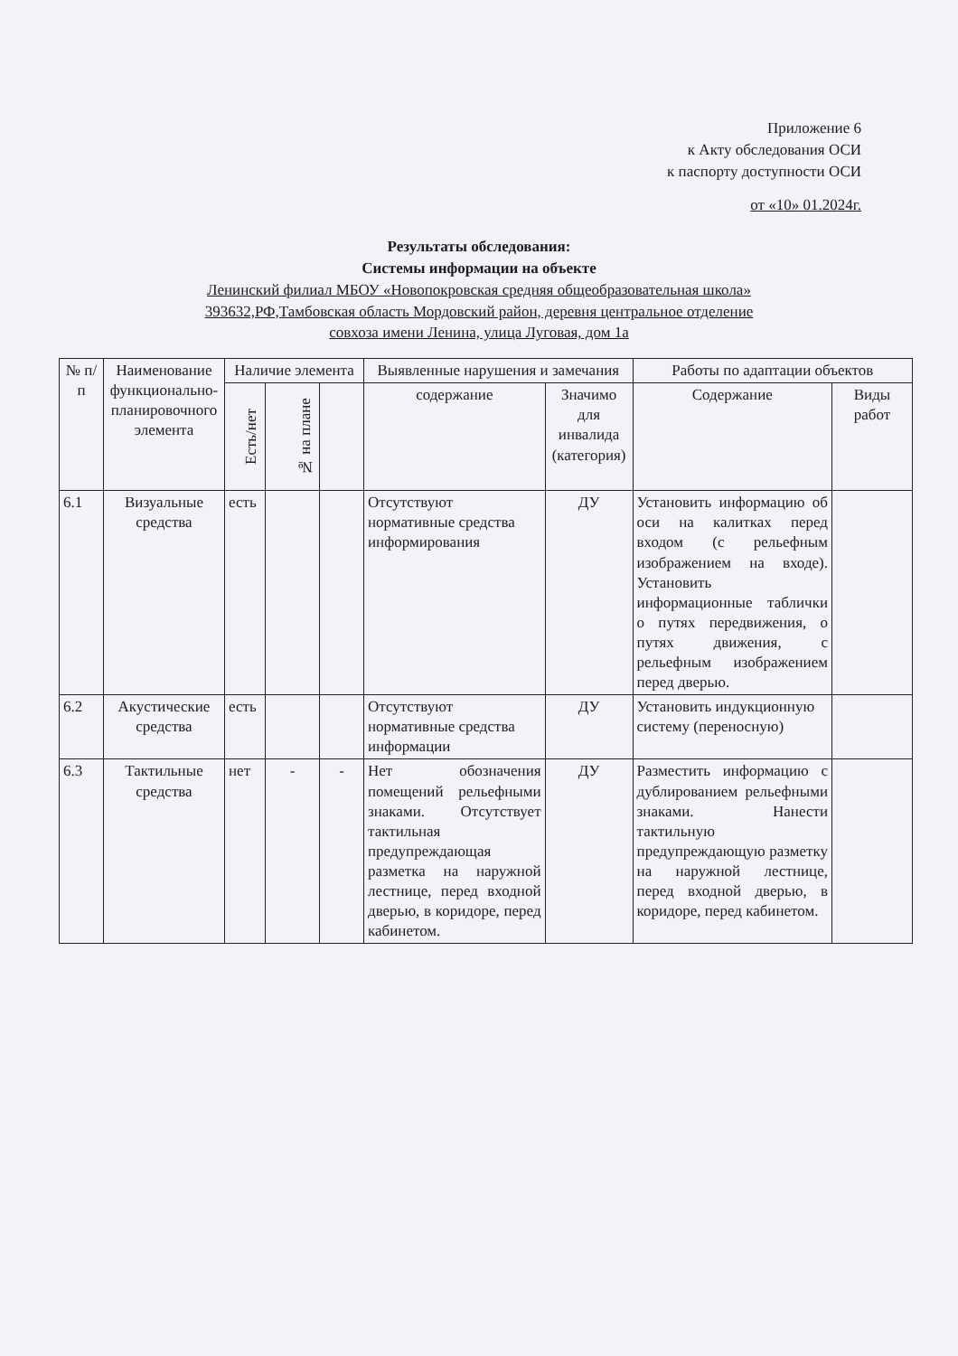Приложение 6
к Акту обследования ОСИ
к паспорту доступности ОСИ
от «10» 01.2024г.
Результаты обследования:
Системы информации на объекте
Ленинский филиал МБОУ «Новопокровская средняя общеобразовательная школа»
393632,РФ,Тамбовская область Мордовский район, деревня центральное отделение
совхоза имени Ленина, улица Луговая, дом 1а
| № п/п | Наименование функционально-планировочного элемента | Наличие элемента | | | Выявленные нарушения и замечания | | Работы по адаптации объектов | |
| --- | --- | --- | --- | --- | --- | --- | --- | --- |
| | | Есть/нет | № на плане | | содержание | Значимо для инвалида (категория) | Содержание | Виды работ |
| 6.1 | Визуальные средства | есть | | | Отсутствуют нормативные средства информирования | ДУ | Установить информацию об оси на калитках перед входом (с рельефным изображением на входе). Установить информационные таблички о путях передвижения, о путях движения, с рельефным изображением перед дверью. | |
| 6.2 | Акустические средства | есть | | | Отсутствуют нормативные средства информации | ДУ | Установить индукционную систему (переносную) | |
| 6.3 | Тактильные средства | нет | - | - | Нет обозначения помещений рельефными знаками. Отсутствует тактильная предупреждающая разметка на наружной лестнице, перед входной дверью, в коридоре, перед кабинетом. | ДУ | Разместить информацию с дублированием рельефными знаками. Нанести тактильную предупреждающую разметку на наружной лестнице, перед входной дверью, в коридоре, перед кабинетом. | |